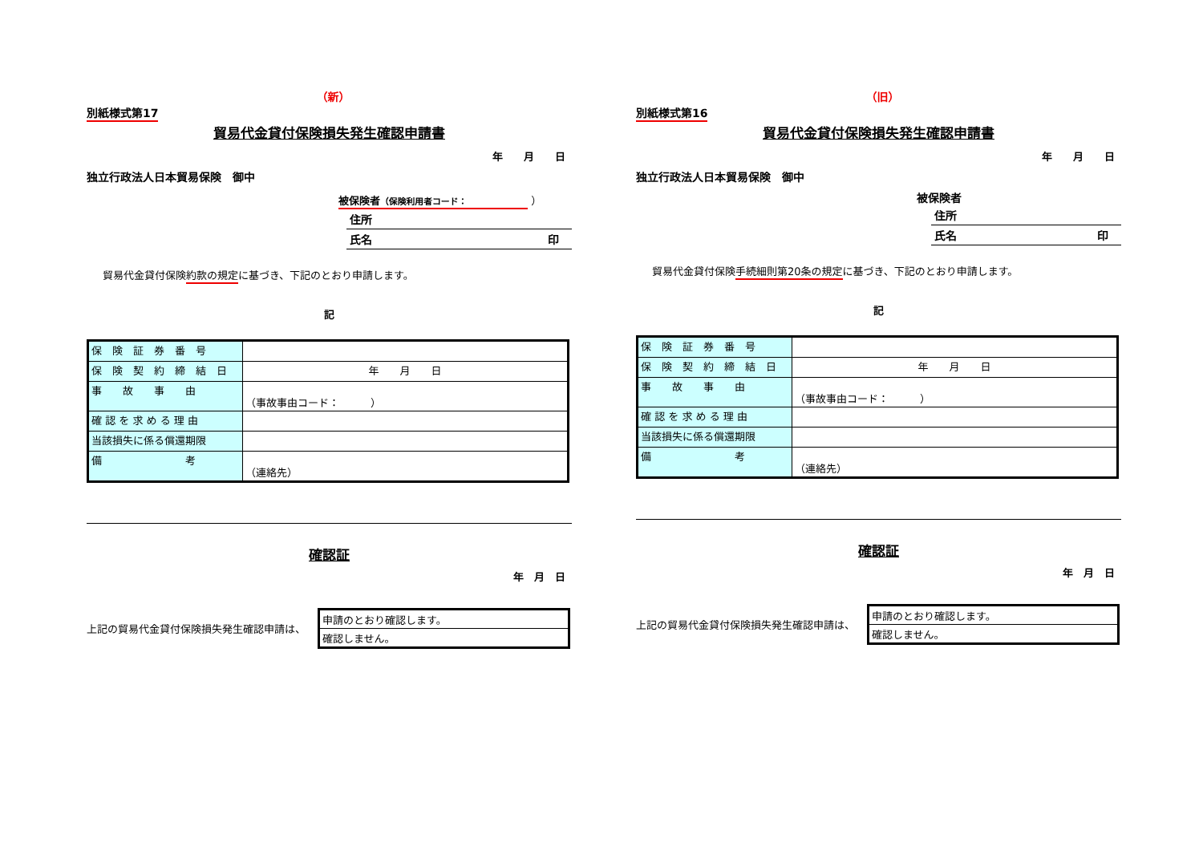（新）
別紙様式第17
貿易代金貸付保険損失発生確認申請書
年　　月　　日
独立行政法人日本貿易保険　御中
被保険者（保険利用者コード：　　　　　　　 ）
住所
氏名 印
貿易代金貸付保険約款の規定に基づき、下記のとおり申請します。
記
| 保 険 証 券 番 号 | |
| 保 険 契 約 締 結 日 | 年 月 日 |
| 事 故 事 由 | （事故事由コード： ） |
| 確 認 を 求 め る 理 由 | |
| 当該損失に係る償還期限 | |
| 備 考 | （連絡先） |
確認証
年　月　日
上記の貿易代金貸付保険損失発生確認申請は、
| 申請のとおり確認します。 |
| 確認しません。 |
（旧）
別紙様式第16
貿易代金貸付保険損失発生確認申請書
年　　月　　日
独立行政法人日本貿易保険　御中
被保険者
住所
氏名 印
貿易代金貸付保険手続細則第20条の規定に基づき、下記のとおり申請します。
記
| 保 険 証 券 番 号 | |
| 保 険 契 約 締 結 日 | 年 月 日 |
| 事 故 事 由 | （事故事由コード： ） |
| 確 認 を 求 め る 理 由 | |
| 当該損失に係る償還期限 | |
| 備 考 | （連絡先） |
確認証
年　月　日
上記の貿易代金貸付保険損失発生確認申請は、
| 申請のとおり確認します。 |
| 確認しません。 |